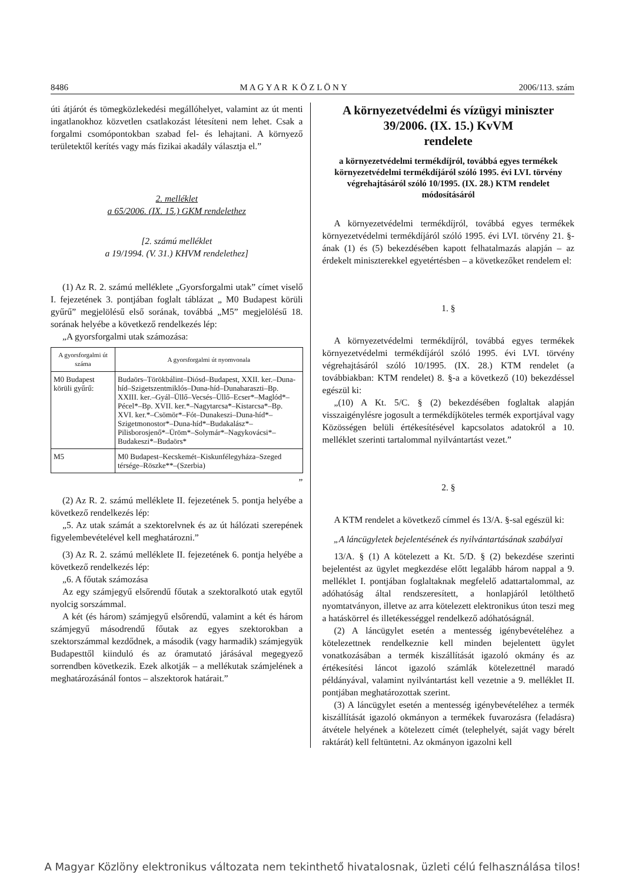8486 M A G Y A R K Ö Z L Ö N Y 2006/113. szám
úti átjárót és tömegközlekedési megállóhelyet, valamint az út menti ingatlanokhoz közvetlen csatlakozást létesíteni nem lehet. Csak a forgalmi csomópontokban szabad fel- és lehajtani. A környező területektől kerítés vagy más fizikai akadály választja el.”
2. melléklet
a 65/2006. (IX. 15.) GKM rendelethez
[2. számú melléklet
a 19/1994. (V. 31.) KHVM rendelethez]
(1) Az R. 2. számú melléklete „Gyorsforgalmi utak” címet viselő I. fejezetének 3. pontjában foglalt táblázat „ M0 Budapest körüli gyűrű” megjelölésű első sorának, továbbá „M5” megjelölésű 18. sorának helyébe a következő rendelkezés lép:
„A gyorsforgalmi utak számozása:
| A gyorsforgalmi út száma | A gyorsforgalmi út nyomvonala |
| --- | --- |
| M0 Budapest körüli gyűrű: | Budaörs–Törökbálint–Diósd–Budapest, XXII. ker.–Duna-híd–Szigetszentmiklós–Duna-híd–Dunaharaszti–Bp. XXIII. ker.–Gyál–Üllő–Vecsés–Üllő–Ecser*–Maglód*–Pécel*–Bp. XVII. ker.*–Nagytarcsa*–Kistarcsa*–Bp. XVI. ker.*–Csömör*–Fót–Dunakeszi–Duna-híd*–Szigetmonostor*–Duna-híd*–Budakalász*–Pilisborosjenő*–Üröm*–Solymár*–Nagykovácsi*–Budakeszi*–Budaörs* |
| M5 | M0 Budapest–Kecskemét–Kiskunfélegyháza–Szeged térsége–Röszke**–(Szerbia) |
”
(2) Az R. 2. számú melléklete II. fejezetének 5. pontja helyébe a következő rendelkezés lép:
„5. Az utak számát a szektorelvnek és az út hálózati szerepének figyelembevételével kell meghatározni.”
(3) Az R. 2. számú melléklete II. fejezetének 6. pontja helyébe a következő rendelkezés lép:
„6. A főutak számozása
Az egy számjegyű elsőrendű főutak a szektoralkotó utak egytől nyolcig sorszámmal.
A két (és három) számjegyű elsőrendű, valamint a két és három számjegyű másodrendű főutak az egyes szektorokban a szektorszámmal kezdődnek, a második (vagy harmadik) számjegyük Budapesttől kiinduló és az óramutató járásával megegyező sorrendben következik. Ezek alkotják – a mellékutak számjelének a meghatározásánál fontos – alszektorok határait.”
A környezetvédelmi és vízügyi miniszter
39/2006. (IX. 15.) KvVM
rendelete
a környezetvédelmi termékdíjról, továbbá egyes termékek környezetvédelmi termékdíjáról szóló 1995. évi LVI. törvény végrehajtásáról szóló 10/1995. (IX. 28.) KTM rendelet módosításáról
A környezetvédelmi termékdíjról, továbbá egyes termékek környezetvédelmi termékdíjáról szóló 1995. évi LVI. törvény 21. §-ának (1) és (5) bekezdésében kapott felhatalmazás alapján – az érdekelt miniszterekkel egyetértésben – a következőket rendelem el:
1. §
A környezetvédelmi termékdíjról, továbbá egyes termékek környezetvédelmi termékdíjáról szóló 1995. évi LVI. törvény végrehajtásáról szóló 10/1995. (IX. 28.) KTM rendelet (a továbbiakban: KTM rendelet) 8. §-a a következő (10) bekezdéssel egészül ki:
„(10) A Kt. 5/C. § (2) bekezdésében foglaltak alapján visszaigénylésre jogosult a termékdíjköteles termék exportjával vagy Közösségen belüli értékesítésével kapcsolatos adatokról a 10. melléklet szerinti tartalommal nyilvántartást vezet.”
2. §
A KTM rendelet a következő címmel és 13/A. §-sal egészül ki:
„A láncügyletek bejelentésének és nyilvántartásának szabályai
13/A. § (1) A kötelezett a Kt. 5/D. § (2) bekezdése szerinti bejelentést az ügylet megkezdése előtt legalább három nappal a 9. melléklet I. pontjában foglaltaknak megfelelő adattartalommal, az adóhatóság által rendszeresített, a honlapjáról letölthető nyomtatványon, illetve az arra kötelezett elektronikus úton teszi meg a hatáskörrel és illetékességgel rendelkező adóhatóságnál.
(2) A láncügylet esetén a mentesség igénybevételéhez a kötelezettnek rendelkeznie kell minden bejelentett ügylet vonatkozásában a termék kiszállítását igazoló okmány és az értékesítési láncot igazoló számlák kötelezettnél maradó példányával, valamint nyilvántartást kell vezetnie a 9. melléklet II. pontjában meghatározottak szerint.
(3) A láncügylet esetén a mentesség igénybevételéhez a termék kiszállítását igazoló okmányon a termékek fuvarozásra (feladásra) átvétele helyének a kötelezett címét (telephelyét, saját vagy bérelt raktárát) kell feltüntetni. Az okmányon igazolni kell
A Magyar Közlöny elektronikus változata nem tekinthető hivatalosnak, üzleti célú felhasználása tilos!